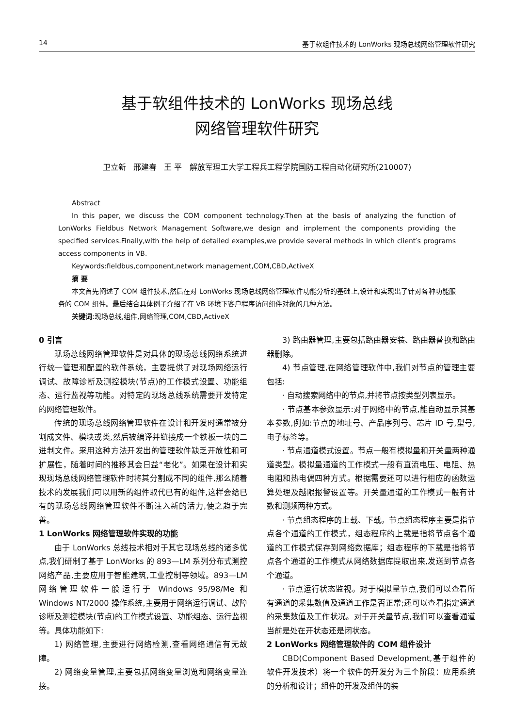14 基于软组件技术的 LonWorks 现场总线网络管理软件研究
基于软组件技术的 LonWorks 现场总线
网络管理软件研究
卫立新 邢建春 王 平 解放军理工大学工程兵工程学院国防工程自动化研究所(210007)
Abstract
In this paper, we discuss the COM component technology.Then at the basis of analyzing the function of LonWorks Fieldbus Network Management Software,we design and implement the components providing the specified services.Finally,with the help of detailed examples,we provide several methods in which client′s programs access components in VB.
Keywords:fieldbus,component,network management,COM,CBD,ActiveX
摘 要
本文首先阐述了 COM 组件技术,然后在对 LonWorks 现场总线网络管理软件功能分析的基础上,设计和实现出了针对各种功能服务的 COM 组件。最后结合具体例子介绍了在 VB 环境下客户程序访问组件对象的几种方法。
关键词:现场总线,组件,网络管理,COM,CBD,ActiveX
0 引言
现场总线网络管理软件是对具体的现场总线网络系统进行统一管理和配置的软件系统，主要提供了对现场网络运行调试、故障诊断及测控模块(节点)的工作模式设置、功能组态、运行监视等功能。对特定的现场总线系统需要开发特定的网络管理软件。
传统的现场总线网络管理软件在设计和开发时通常被分割成文件、模块或类,然后被编译并链接成一个铁板一块的二进制文件。采用这种方法开发出的管理软件缺乏开放性和可扩展性，随着时间的推移其会日益“老化”。如果在设计和实现现场总线网络管理软件时将其分割成不同的组件,那么随着技术的发展我们可以用新的组件取代已有的组件,这样会给已有的现场总线网络管理软件不断注入新的活力,使之趋于完善。
1 LonWorks 网络管理软件实现的功能
由于 LonWorks 总线技术相对于其它现场总线的诸多优点,我们研制了基于 LonWorks 的 893—LM 系列分布式测控网络产品,主要应用于智能建筑,工业控制等领域。893—LM 网络管理软件一般运行于 Windows 95/98/Me 和 Windows NT/2000 操作系统,主要用于网络运行调试、故障诊断及测控模块(节点)的工作模式设置、功能组态、运行监视等。具体功能如下:
1) 网络管理,主要进行网络检测,查看网络通信有无故障。
2) 网络变量管理,主要包括网络变量浏览和网络变量连接。
3) 路由器管理,主要包括路由器安装、路由器替换和路由器删除。
4) 节点管理,在网络管理软件中,我们对节点的管理主要包括:
· 自动搜索网络中的节点,并将节点按类型列表显示。
· 节点基本参数显示:对于网络中的节点,能自动显示其基本参数,例如:节点的地址号、产品序列号、芯片 ID 号,型号,电子标签等。
· 节点通道模式设置。节点一般有模拟量和开关量两种通道类型。模拟量通道的工作模式一般有直流电压、电阻、热电阻和热电偶四种方式。根据需要还可以进行相应的函数运算处理及越限报警设置等。开关量通道的工作模式一般有计数和测频两种方式。
· 节点组态程序的上载、下载。节点组态程序主要是指节点各个通道的工作模式，组态程序的上载是指将节点各个通道的工作模式保存到网络数据库；组态程序的下载是指将节点各个通道的工作模式从网络数据库提取出来,发送到节点各个通道。
· 节点运行状态监视。对于模拟量节点,我们可以查看所有通道的采集数值及通道工作是否正常;还可以查看指定通道的采集数值及工作状况。对于开关量节点,我们可以查看通道当前是处在开状态还是闭状态。
2 LonWorks 网络管理软件的 COM 组件设计
CBD(Component Based Development,基于组件的软件开发技术）将一个软件的开发分为三个阶段：应用系统的分析和设计；组件的开发及组件的装